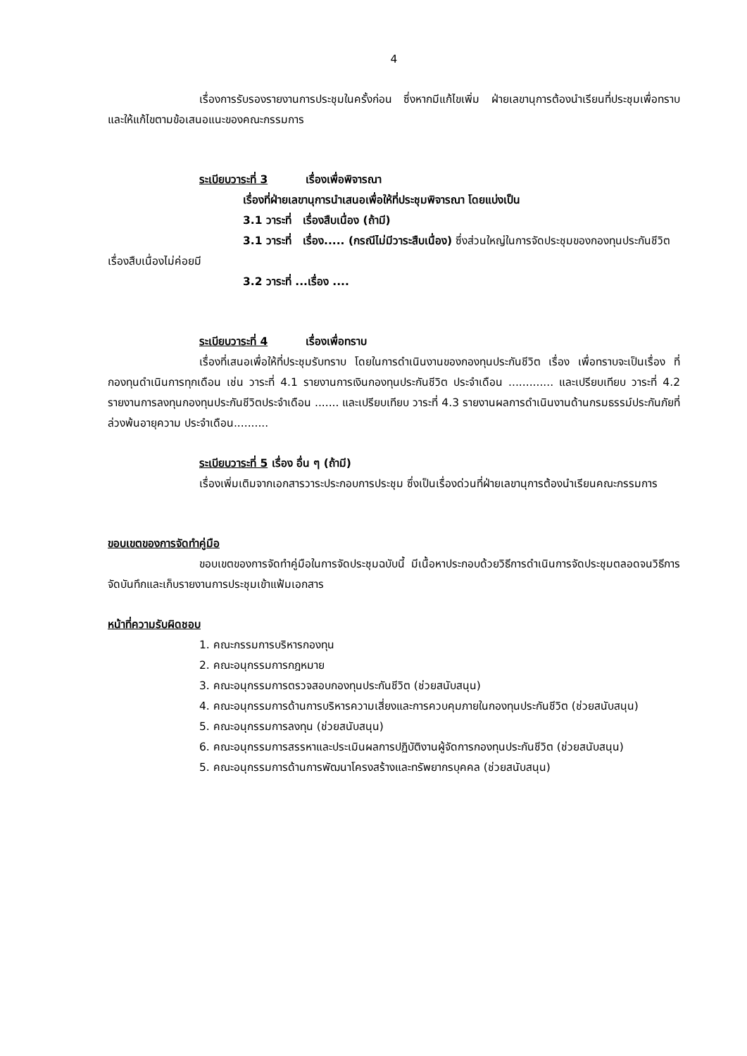4
เรื่องการรับรองรายงานการประชุมในครั้งก่อน ซึ่งหากมีแก้ไขเพิ่ม ฝ่ายเลขานุการต้องนำเรียนที่ประชุมเพื่อทราบ และให้แก้ไขตามข้อเสนอแนะของคณะกรรมการ
ระเบียบวาระที่ 3 เรื่องเพื่อพิจารณา
เรื่องที่ฝ่ายเลขานุการนำเสนอเพื่อให้ที่ประชุมพิจารณา โดยแบ่งเป็น
3.1 วาระที่ เรื่องสืบเนื่อง (ถ้ามี)
3.1 วาระที่ เรื่อง..... (กรณีไม่มีวาระสืบเนื่อง) ซึ่งส่วนใหญ่ในการจัดประชุมของกองทุนประกันชีวิตเรื่องสืบเนื่องไม่ค่อยมี
3.2 วาระที่ ...เรื่อง ....
ระเบียบวาระที่ 4 เรื่องเพื่อทราบ
เรื่องที่เสนอเพื่อให้ที่ประชุมรับทราบ โดยในการดำเนินงานของกองทุนประกันชีวิต เรื่อง เพื่อทราบจะเป็นเรื่อง ที่กองทุนดำเนินการทุกเดือน เช่น วาระที่ 4.1 รายงานการเงินกองทุนประกันชีวิต ประจำเดือน ............. และเปรียบเทียบ วาระที่ 4.2 รายงานการลงทุนกองทุนประกันชีวิตประจำเดือน ....... และเปรียบเทียบ วาระที่ 4.3 รายงานผลการดำเนินงานด้านกรมธรรม์ประกันภัยที่ล่วงพ้นอายุความ ประจำเดือน..........
ระเบียบวาระที่ 5 เรื่อง อื่น ๆ (ถ้ามี)
เรื่องเพิ่มเติมจากเอกสารวาระประกอบการประชุม ซึ่งเป็นเรื่องด่วนที่ฝ่ายเลขานุการต้องนำเรียนคณะกรรมการ
ขอบเขตของการจัดทำคู่มือ
ขอบเขตของการจัดทำคู่มือในการจัดประชุมฉบับนี้ มีเนื้อหาประกอบด้วยวิธีการดำเนินการจัดประชุมตลอดจนวิธีการจัดบันทึกและเก็บรายงานการประชุมเข้าแฟ้มเอกสาร
หน้าที่ความรับผิดชอบ
1. คณะกรรมการบริหารกองทุน
2. คณะอนุกรรมการกฎหมาย
3. คณะอนุกรรมการตรวจสอบกองทุนประกันชีวิต (ช่วยสนับสนุน)
4. คณะอนุกรรมการด้านการบริหารความเสี่ยงและการควบคุมภายในกองทุนประกันชีวิต (ช่วยสนับสนุน)
5. คณะอนุกรรมการลงทุน (ช่วยสนับสนุน)
6. คณะอนุกรรมการสรรหาและประเมินผลการปฏิบัติงานผู้จัดการกองทุนประกันชีวิต (ช่วยสนับสนุน)
5. คณะอนุกรรมการด้านการพัฒนาโครงสร้างและทรัพยากรบุคคล (ช่วยสนับสนุน)